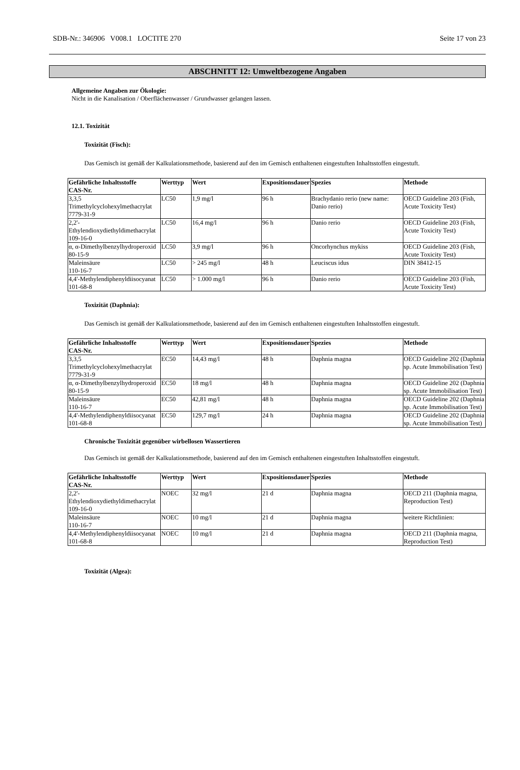SDB-Nr.: 346906 V008.1 LOCTITE 270 Seite 17 von 23
ABSCHNITT 12: Umweltbezogene Angaben
Allgemeine Angaben zur Ökologie:
Nicht in die Kanalisation / Oberflächenwasser / Grundwasser gelangen lassen.
12.1. Toxizität
Toxizität (Fisch):
Das Gemisch ist gemäß der Kalkulationsmethode, basierend auf den im Gemisch enthaltenen eingestuften Inhaltsstoffen eingestuft.
| Gefährliche Inhaltsstoffe CAS-Nr. | Werttyp | Wert | Expositionsdauer | Spezies | Methode |
| --- | --- | --- | --- | --- | --- |
| 3,3,5 Trimethylcyclohexylmethacrylat 7779-31-9 | LC50 | 1,9 mg/l | 96 h | Brachydanio rerio (new name: Danio rerio) | OECD Guideline 203 (Fish, Acute Toxicity Test) |
| 2,2'-Ethylendioxydiethyldimethacrylat 109-16-0 | LC50 | 16,4 mg/l | 96 h | Danio rerio | OECD Guideline 203 (Fish, Acute Toxicity Test) |
| α, α-Dimethylbenzylhydroperoxid 80-15-9 | LC50 | 3,9 mg/l | 96 h | Oncorhynchus mykiss | OECD Guideline 203 (Fish, Acute Toxicity Test) |
| Maleinsäure 110-16-7 | LC50 | > 245 mg/l | 48 h | Leuciscus idus | DIN 38412-15 |
| 4,4'-Methylendiphenyldiisocyanat 101-68-8 | LC50 | > 1.000 mg/l | 96 h | Danio rerio | OECD Guideline 203 (Fish, Acute Toxicity Test) |
Toxizität (Daphnia):
Das Gemisch ist gemäß der Kalkulationsmethode, basierend auf den im Gemisch enthaltenen eingestuften Inhaltsstoffen eingestuft.
| Gefährliche Inhaltsstoffe CAS-Nr. | Werttyp | Wert | Expositionsdauer | Spezies | Methode |
| --- | --- | --- | --- | --- | --- |
| 3,3,5 Trimethylcyclohexylmethacrylat 7779-31-9 | EC50 | 14,43 mg/l | 48 h | Daphnia magna | OECD Guideline 202 (Daphnia sp. Acute Immobilisation Test) |
| α, α-Dimethylbenzylhydroperoxid 80-15-9 | EC50 | 18 mg/l | 48 h | Daphnia magna | OECD Guideline 202 (Daphnia sp. Acute Immobilisation Test) |
| Maleinsäure 110-16-7 | EC50 | 42,81 mg/l | 48 h | Daphnia magna | OECD Guideline 202 (Daphnia sp. Acute Immobilisation Test) |
| 4,4'-Methylendiphenyldiisocyanat 101-68-8 | EC50 | 129,7 mg/l | 24 h | Daphnia magna | OECD Guideline 202 (Daphnia sp. Acute Immobilisation Test) |
Chronische Toxizität gegenüber wirbellosen Wassertieren
Das Gemisch ist gemäß der Kalkulationsmethode, basierend auf den im Gemisch enthaltenen eingestuften Inhaltsstoffen eingestuft.
| Gefährliche Inhaltsstoffe CAS-Nr. | Werttyp | Wert | Expositionsdauer | Spezies | Methode |
| --- | --- | --- | --- | --- | --- |
| 2,2'-Ethylendioxydiethyldimethacrylat 109-16-0 | NOEC | 32 mg/l | 21 d | Daphnia magna | OECD 211 (Daphnia magna, Reproduction Test) |
| Maleinsäure 110-16-7 | NOEC | 10 mg/l | 21 d | Daphnia magna | weitere Richtlinien: |
| 4,4'-Methylendiphenyldiisocyanat 101-68-8 | NOEC | 10 mg/l | 21 d | Daphnia magna | OECD 211 (Daphnia magna, Reproduction Test) |
Toxizität (Algea):